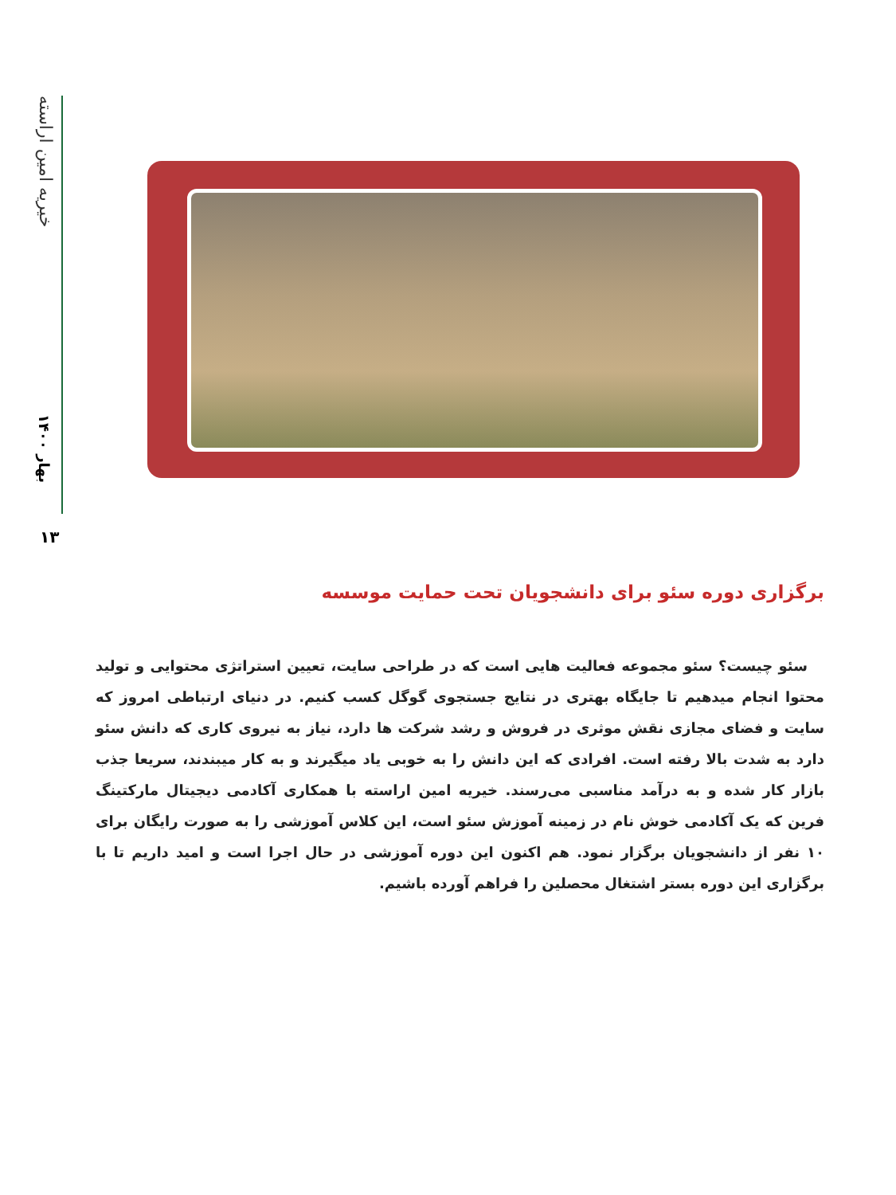خیریه امین اراسته
بهار ۱۴۰۰
۱۳
برگزاری دوره سئو برای دانشجویان تحت حمایت موسسه
سئو چیست؟ سئو مجموعه فعالیت هایی است که در طراحی سایت، تعیین استراتژی محتوایی و تولید محتوا انجام میدهیم تا جایگاه بهتری در نتایج جستجوی گوگل کسب کنیم. در دنیای ارتباطی امروز که سایت و فضای مجازی نقش موثری در فروش و رشد شرکت ها دارد، نیاز به نیروی کاری که دانش سئو دارد به شدت بالا رفته است. افرادی که این دانش را به خوبی یاد میگیرند و به کار میبندند، سریعا جذب بازار کار شده و به درآمد مناسبی می‌رسند. خیریه امین اراسته با همکاری آکادمی دیجیتال مارکتینگ فرین که یک آکادمی خوش نام در زمینه آموزش سئو است، این کلاس آموزشی را به صورت رایگان برای ۱۰ نفر از دانشجویان برگزار نمود. هم اکنون این دوره آموزشی در حال اجرا است و امید داریم تا با برگزاری این دوره بستر اشتغال محصلین را فراهم آورده باشیم.